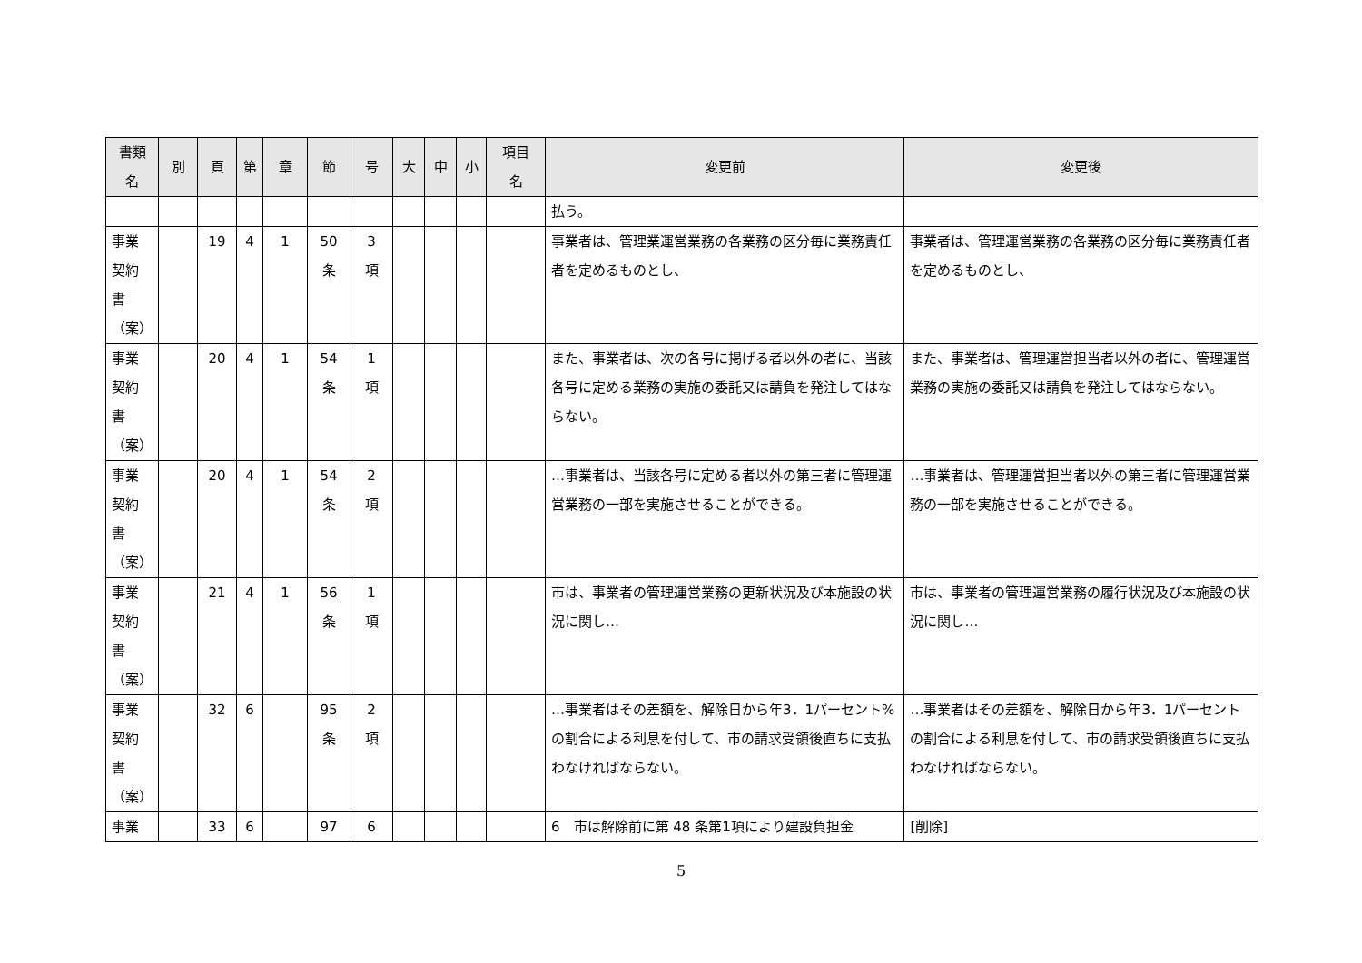| 書類 名 | 別 | 頁 | 第 | 章 | 節 | 号 | 大 | 中 | 小 | 項目 名 | 変更前 | 変更後 |
| --- | --- | --- | --- | --- | --- | --- | --- | --- | --- | --- | --- | --- |
| | | | | | | | | | | | 払う。 | |
| 事業 契約 書 （案） | | 19 | 4 | 1 | 50 条 | 3 項 | | | | | 事業者は、管理業運営業務の各業務の区分毎に業務責任者を定めるものとし、 | 事業者は、管理運営業務の各業務の区分毎に業務責任者を定めるものとし、 |
| 事業 契約 書 （案） | | 20 | 4 | 1 | 54 条 | 1 項 | | | | | また、事業者は、次の各号に掲げる者以外の者に、当該各号に定める業務の実施の委託又は請負を発注してはならない。 | また、事業者は、管理運営担当者以外の者に、管理運営業務の実施の委託又は請負を発注してはならない。 |
| 事業 契約 書 （案） | | 20 | 4 | 1 | 54 条 | 2 項 | | | | | …事業者は、当該各号に定める者以外の第三者に管理運営業務の一部を実施させることができる。 | …事業者は、管理運営担当者以外の第三者に管理運営業務の一部を実施させることができる。 |
| 事業 契約 書 （案） | | 21 | 4 | 1 | 56 条 | 1 項 | | | | | 市は、事業者の管理運営業務の更新状況及び本施設の状況に関し… | 市は、事業者の管理運営業務の履行状況及び本施設の状況に関し… |
| 事業 契約 書 （案） | | 32 | 6 | | 95 条 | 2 項 | | | | | …事業者はその差額を、解除日から年3．1パーセント%の割合による利息を付して、市の請求受領後直ちに支払わなければならない。 | …事業者はその差額を、解除日から年3．1パーセントの割合による利息を付して、市の請求受領後直ちに支払わなければならない。 |
| 事業 | | 33 | 6 | | 97 | 6 | | | | | 6 市は解除前に第 48 条第1項により建設負担金 | [削除] |
5